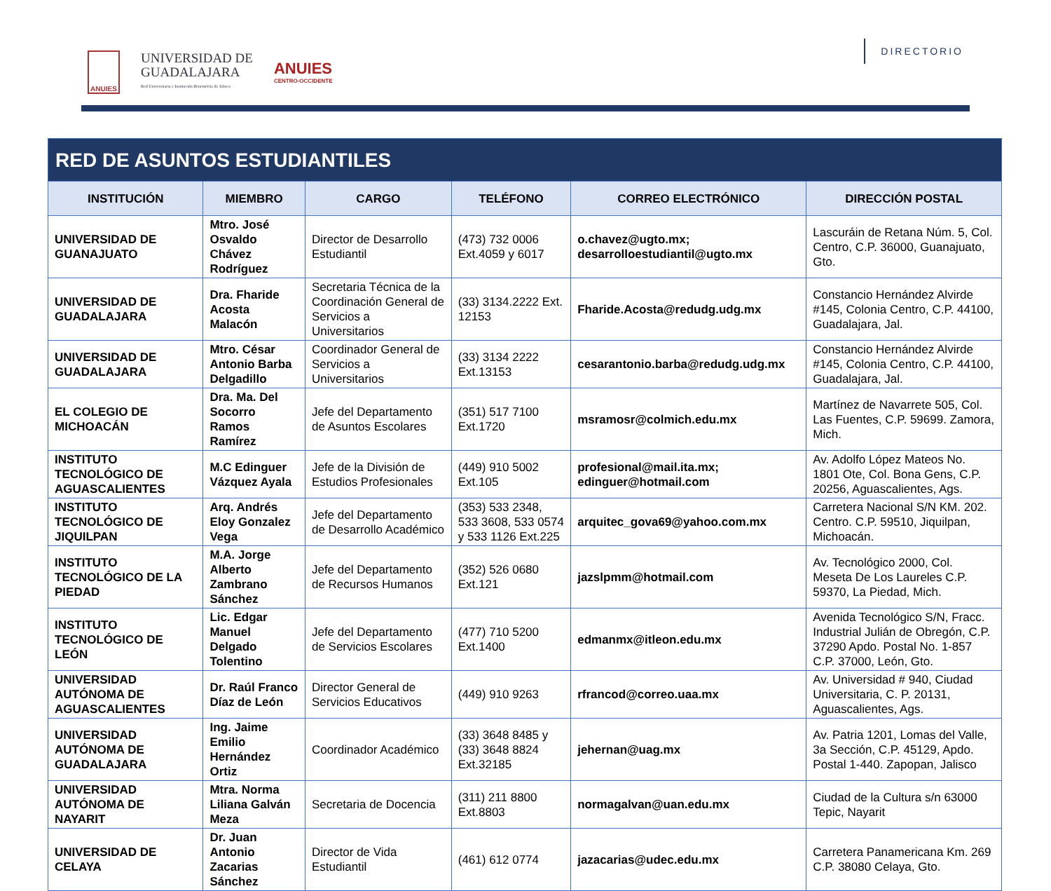ANUIES
UNIVERSIDAD DE
GUADALAJARA
Red Universitaria e Institución Benemérita de Jalisco
ANUIES
CENTRO-OCCIDENTE
DIRECTORIO
| RED DE ASUNTOS ESTUDIANTILES | | | | | |
| --- | --- | --- | --- | --- | --- |
| INSTITUCIÓN | MIEMBRO | CARGO | TELÉFONO | CORREO ELECTRÓNICO | DIRECCIÓN POSTAL |
| UNIVERSIDAD DE GUANAJUATO | Mtro. José Osvaldo Chávez Rodríguez | Director de Desarrollo Estudiantil | (473) 732 0006 Ext.4059 y 6017 | o.chavez@ugto.mx; desarrolloestudiantil@ugto.mx | Lascuráin de Retana Núm. 5, Col. Centro, C.P. 36000, Guanajuato, Gto. |
| UNIVERSIDAD DE GUADALAJARA | Dra. Fharide Acosta Malacón | Secretaria Técnica de la Coordinación General de Servicios a Universitarios | (33) 3134.2222 Ext. 12153 | Fharide.Acosta@redudg.udg.mx | Constancio Hernández Alvirde #145, Colonia Centro, C.P. 44100, Guadalajara, Jal. |
| UNIVERSIDAD DE GUADALAJARA | Mtro. César Antonio Barba Delgadillo | Coordinador General de Servicios a Universitarios | (33) 3134 2222 Ext.13153 | cesarantonio.barba@redudg.udg.mx | Constancio Hernández Alvirde #145, Colonia Centro, C.P. 44100, Guadalajara, Jal. |
| EL COLEGIO DE MICHOACÁN | Dra. Ma. Del Socorro Ramos Ramírez | Jefe del Departamento de Asuntos Escolares | (351) 517 7100 Ext.1720 | msramosr@colmich.edu.mx | Martínez de Navarrete 505, Col. Las Fuentes, C.P. 59699. Zamora, Mich. |
| INSTITUTO TECNOLÓGICO DE AGUASCALIENTES | M.C Edinguer Vázquez Ayala | Jefe de la División de Estudios Profesionales | (449) 910 5002 Ext.105 | profesional@mail.ita.mx; edinguer@hotmail.com | Av. Adolfo López Mateos No. 1801 Ote, Col. Bona Gens, C.P. 20256, Aguascalientes, Ags. |
| INSTITUTO TECNOLÓGICO DE JIQUILPAN | Arq. Andrés Eloy Gonzalez Vega | Jefe del Departamento de Desarrollo Académico | (353) 533 2348, 533 3608, 533 0574 y 533 1126 Ext.225 | arquitec_gova69@yahoo.com.mx | Carretera Nacional S/N KM. 202. Centro. C.P. 59510, Jiquilpan, Michoacán. |
| INSTITUTO TECNOLÓGICO DE LA PIEDAD | M.A. Jorge Alberto Zambrano Sánchez | Jefe del Departamento de Recursos Humanos | (352) 526 0680 Ext.121 | jazslpmm@hotmail.com | Av. Tecnológico 2000, Col. Meseta De Los Laureles C.P. 59370, La Piedad, Mich. |
| INSTITUTO TECNOLÓGICO DE LEÓN | Lic. Edgar Manuel Delgado Tolentino | Jefe del Departamento de Servicios Escolares | (477) 710 5200 Ext.1400 | edmanmx@itleon.edu.mx | Avenida Tecnológico S/N, Fracc. Industrial Julián de Obregón, C.P. 37290 Apdo. Postal No. 1-857 C.P. 37000, León, Gto. |
| UNIVERSIDAD AUTÓNOMA DE AGUASCALIENTES | Dr. Raúl Franco Díaz de León | Director General de Servicios Educativos | (449) 910 9263 | rfrancod@correo.uaa.mx | Av. Universidad # 940, Ciudad Universitaria, C. P. 20131, Aguascalientes, Ags. |
| UNIVERSIDAD AUTÓNOMA DE GUADALAJARA | Ing. Jaime Emilio Hernández Ortiz | Coordinador Académico | (33) 3648 8485 y (33) 3648 8824 Ext.32185 | jehernan@uag.mx | Av. Patria 1201, Lomas del Valle, 3a Sección, C.P. 45129, Apdo. Postal 1-440. Zapopan, Jalisco |
| UNIVERSIDAD AUTÓNOMA DE NAYARIT | Mtra. Norma Liliana Galván Meza | Secretaria de Docencia | (311) 211 8800 Ext.8803 | normagalvan@uan.edu.mx | Ciudad de la Cultura s/n 63000 Tepic, Nayarit |
| UNIVERSIDAD DE CELAYA | Dr. Juan Antonio Zacarias Sánchez | Director de Vida Estudiantil | (461) 612 0774 | jazacarias@udec.edu.mx | Carretera Panamericana Km. 269 C.P. 38080 Celaya, Gto. |